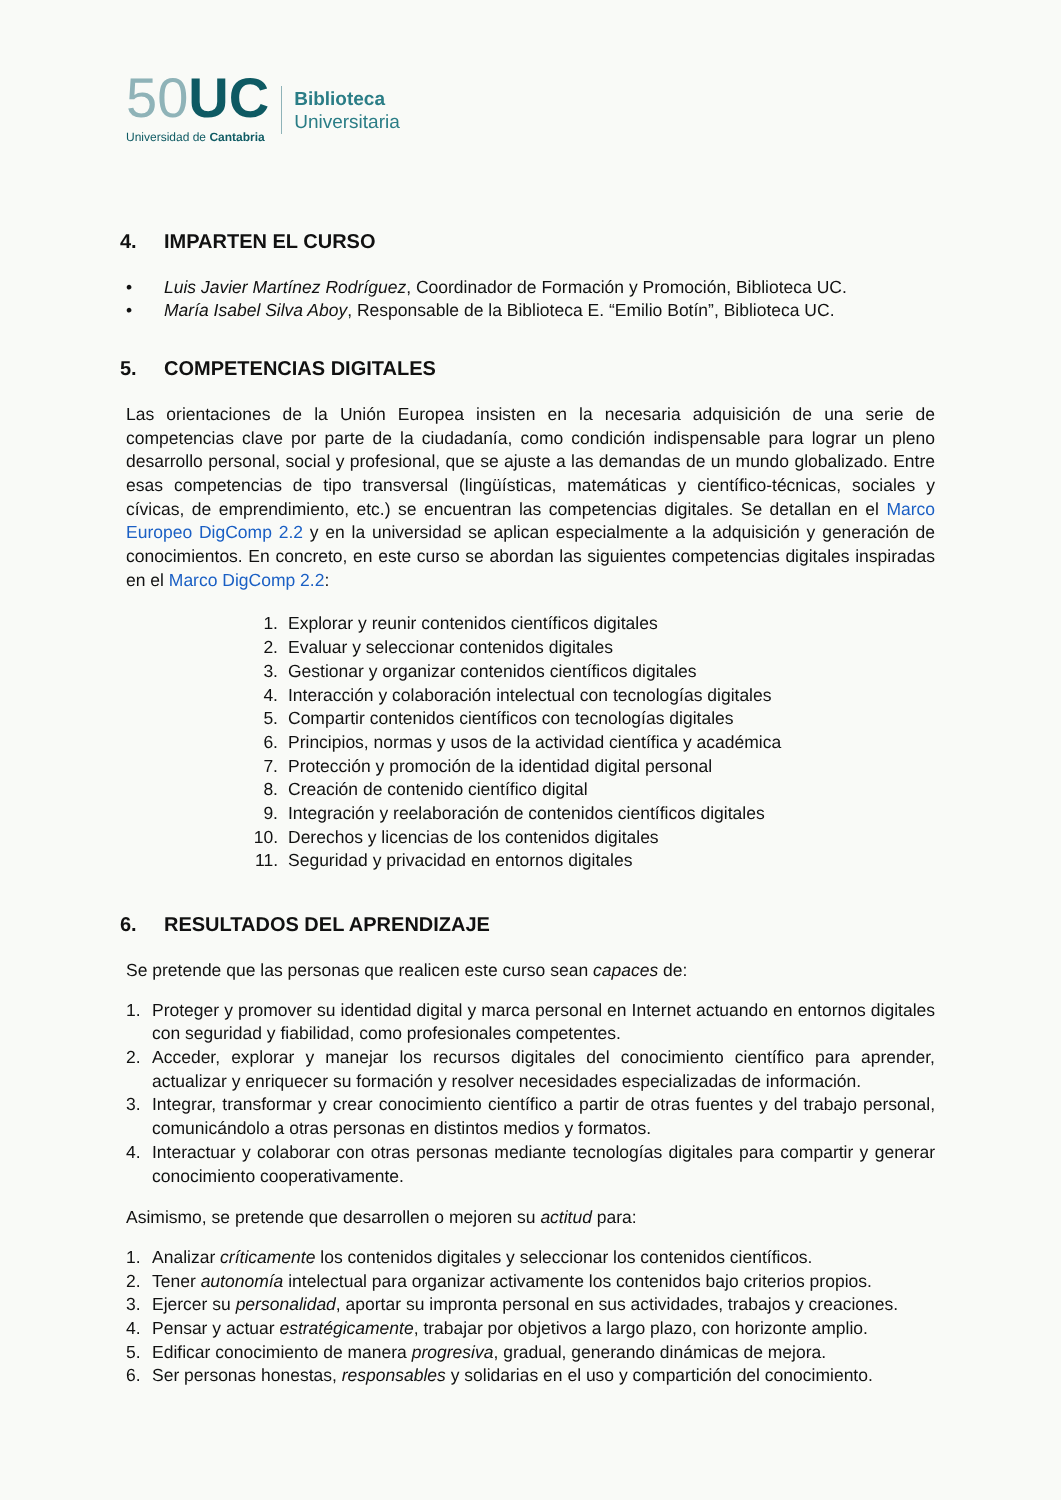50 UC
Universidad de Cantabria
Biblioteca
Universitaria
4. IMPARTEN EL CURSO
• Luis Javier Martínez Rodríguez, Coordinador de Formación y Promoción, Biblioteca UC.
• María Isabel Silva Aboy, Responsable de la Biblioteca E. “Emilio Botín”, Biblioteca UC.
5. COMPETENCIAS DIGITALES
Las orientaciones de la Unión Europea insisten en la necesaria adquisición de una serie de competencias clave por parte de la ciudadanía, como condición indispensable para lograr un pleno desarrollo personal, social y profesional, que se ajuste a las demandas de un mundo globalizado. Entre esas competencias de tipo transversal (lingüísticas, matemáticas y científico-técnicas, sociales y cívicas, de emprendimiento, etc.) se encuentran las competencias digitales. Se detallan en el Marco Europeo DigComp 2.2 y en la universidad se aplican especialmente a la adquisición y generación de conocimientos. En concreto, en este curso se abordan las siguientes competencias digitales inspiradas en el Marco DigComp 2.2:
1. Explorar y reunir contenidos científicos digitales
2. Evaluar y seleccionar contenidos digitales
3. Gestionar y organizar contenidos científicos digitales
4. Interacción y colaboración intelectual con tecnologías digitales
5. Compartir contenidos científicos con tecnologías digitales
6. Principios, normas y usos de la actividad científica y académica
7. Protección y promoción de la identidad digital personal
8. Creación de contenido científico digital
9. Integración y reelaboración de contenidos científicos digitales
10. Derechos y licencias de los contenidos digitales
11. Seguridad y privacidad en entornos digitales
6. RESULTADOS DEL APRENDIZAJE
Se pretende que las personas que realicen este curso sean capaces de:
1. Proteger y promover su identidad digital y marca personal en Internet actuando en entornos digitales con seguridad y fiabilidad, como profesionales competentes.
2. Acceder, explorar y manejar los recursos digitales del conocimiento científico para aprender, actualizar y enriquecer su formación y resolver necesidades especializadas de información.
3. Integrar, transformar y crear conocimiento científico a partir de otras fuentes y del trabajo personal, comunicándolo a otras personas en distintos medios y formatos.
4. Interactuar y colaborar con otras personas mediante tecnologías digitales para compartir y generar conocimiento cooperativamente.
Asimismo, se pretende que desarrollen o mejoren su actitud para:
1. Analizar críticamente los contenidos digitales y seleccionar los contenidos científicos.
2. Tener autonomía intelectual para organizar activamente los contenidos bajo criterios propios.
3. Ejercer su personalidad, aportar su impronta personal en sus actividades, trabajos y creaciones.
4. Pensar y actuar estratégicamente, trabajar por objetivos a largo plazo, con horizonte amplio.
5. Edificar conocimiento de manera progresiva, gradual, generando dinámicas de mejora.
6. Ser personas honestas, responsables y solidarias en el uso y compartición del conocimiento.